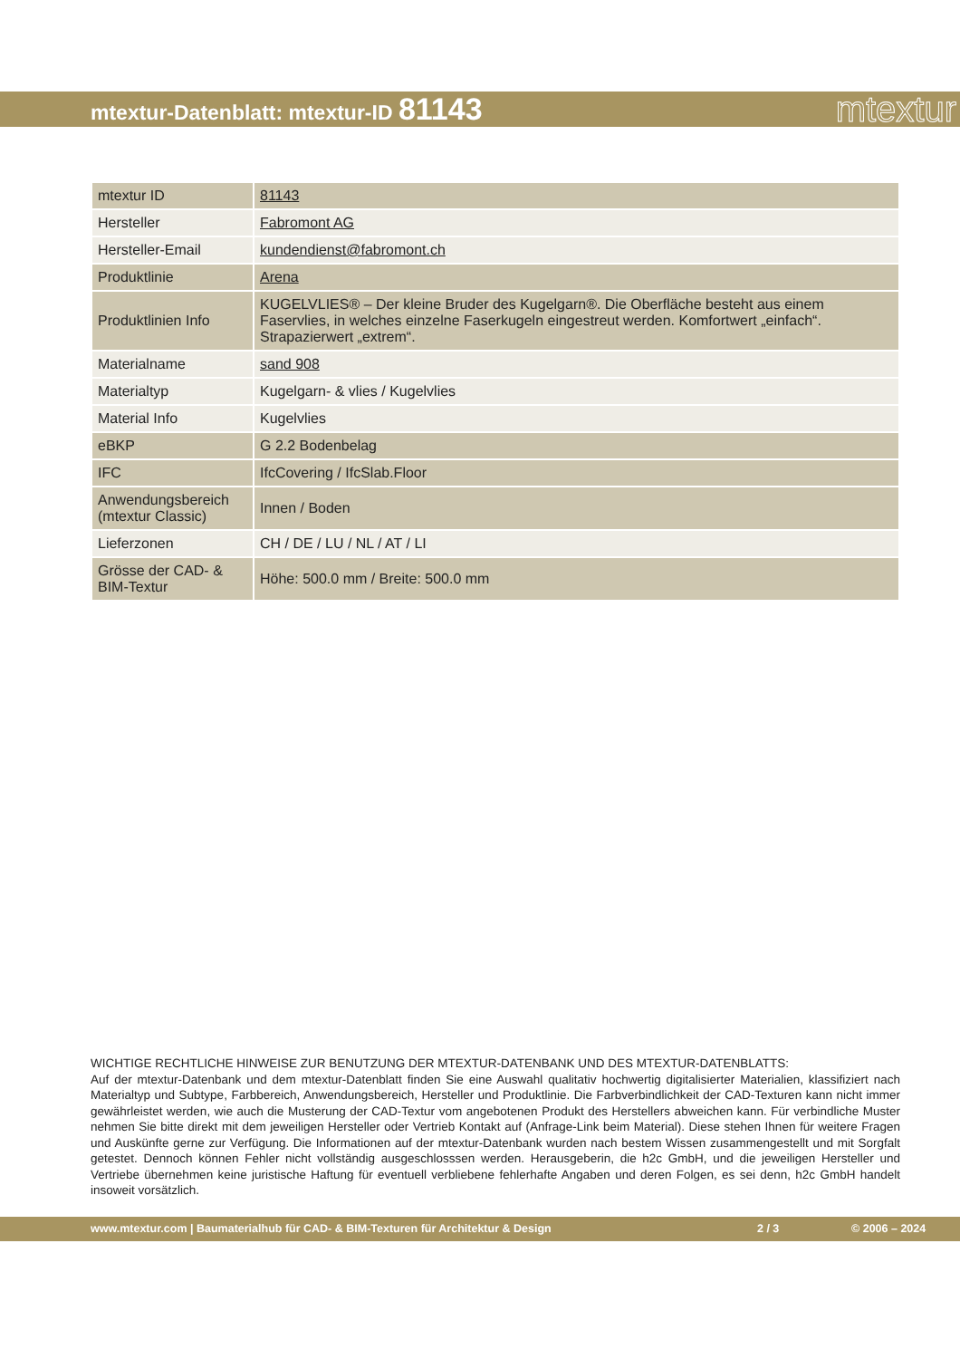mtextur-Datenblatt: mtextur-ID 81143
mtextur
| mtextur ID | 81143 |
| Hersteller | Fabromont AG |
| Hersteller-Email | kundendienst@fabromont.ch |
| Produktlinie | Arena |
| Produktlinien Info | KUGELVLIES® – Der kleine Bruder des Kugelgarn®. Die Oberfläche besteht aus einem Faservlies, in welches einzelne Faserkugeln eingestreut werden. Komfortwert „einfach“. Strapazierwert „extrem“. |
| Materialname | sand 908 |
| Materialtyp | Kugelgarn- & vlies / Kugelvlies |
| Material Info | Kugelvlies |
| eBKP | G 2.2 Bodenbelag |
| IFC | IfcCovering / IfcSlab.Floor |
| Anwendungsbereich (mtextur Classic) | Innen / Boden |
| Lieferzonen | CH / DE / LU / NL / AT / LI |
| Grösse der CAD- & BIM-Textur | Höhe: 500.0 mm / Breite: 500.0 mm |
WICHTIGE RECHTLICHE HINWEISE ZUR BENUTZUNG DER MTEXTUR-DATENBANK UND DES MTEXTUR-DATENBLATTS:
Auf der mtextur-Datenbank und dem mtextur-Datenblatt finden Sie eine Auswahl qualitativ hochwertig digitalisierter Materialien, klassifiziert nach Materialtyp und Subtype, Farbbereich, Anwendungsbereich, Hersteller und Produktlinie. Die Farbverbindlichkeit der CAD-Texturen kann nicht immer gewährleistet werden, wie auch die Musterung der CAD-Textur vom angebotenen Produkt des Herstellers abweichen kann. Für verbindliche Muster nehmen Sie bitte direkt mit dem jeweiligen Hersteller oder Vertrieb Kontakt auf (Anfrage-Link beim Material). Diese stehen Ihnen für weitere Fragen und Auskünfte gerne zur Verfügung. Die Informationen auf der mtextur-Datenbank wurden nach bestem Wissen zusammengestellt und mit Sorgfalt getestet. Dennoch können Fehler nicht vollständig ausgeschlosssen werden. Herausgeberin, die h2c GmbH, und die jeweiligen Hersteller und Vertriebe übernehmen keine juristische Haftung für eventuell verbliebene fehlerhafte Angaben und deren Folgen, es sei denn, h2c GmbH handelt insoweit vorsätzlich.
www.mtextur.com | Baumaterialhub für CAD- & BIM-Texturen für Architektur & Design 2 / 3 © 2006 – 2024